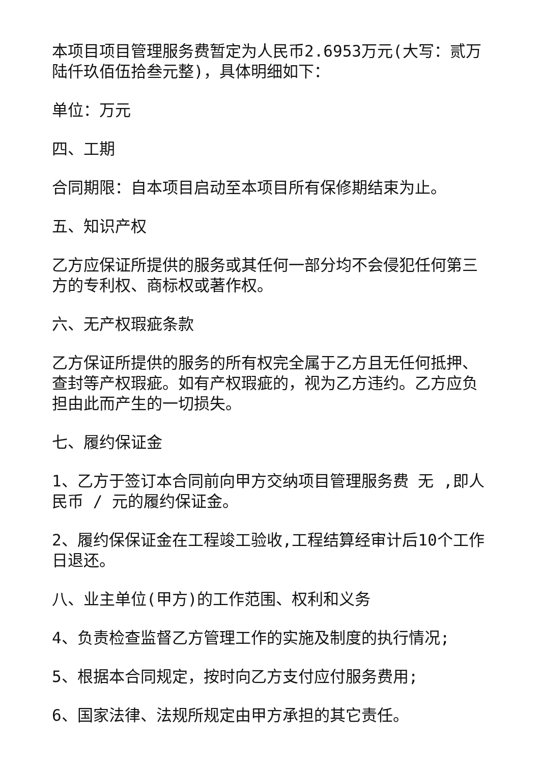本项目项目管理服务费暂定为人民币2.6953万元(大写：贰万陆仟玖佰伍拾叁元整)，具体明细如下：
单位：万元
四、工期
合同期限：自本项目启动至本项目所有保修期结束为止。
五、知识产权
乙方应保证所提供的服务或其任何一部分均不会侵犯任何第三方的专利权、商标权或著作权。
六、无产权瑕疵条款
乙方保证所提供的服务的所有权完全属于乙方且无任何抵押、查封等产权瑕疵。如有产权瑕疵的，视为乙方违约。乙方应负担由此而产生的一切损失。
七、履约保证金
1、乙方于签订本合同前向甲方交纳项目管理服务费 无 ,即人民币 / 元的履约保证金。
2、履约保保证金在工程竣工验收,工程结算经审计后10个工作日退还。
八、业主单位(甲方)的工作范围、权利和义务
4、负责检查监督乙方管理工作的实施及制度的执行情况;
5、根据本合同规定，按时向乙方支付应付服务费用;
6、国家法律、法规所规定由甲方承担的其它责任。